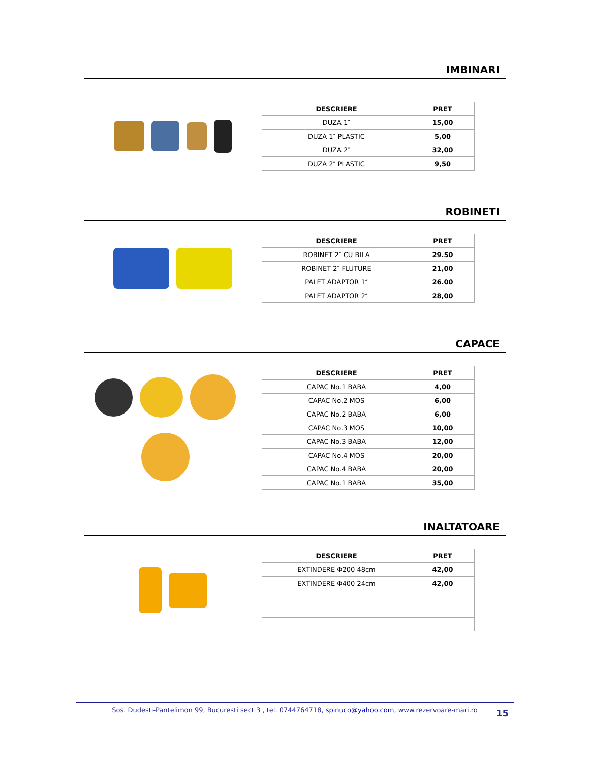IMBINARI
| DESCRIERE | PRET |
| --- | --- |
| DUZA 1″ | 15,00 |
| DUZA 1″ PLASTIC | 5,00 |
| DUZA 2″ | 32,00 |
| DUZA 2″ PLASTIC | 9,50 |
ROBINETI
| DESCRIERE | PRET |
| --- | --- |
| ROBINET 2″ CU BILA | 29.50 |
| ROBINET 2″ FLUTURE | 21,00 |
| PALET ADAPTOR 1″ | 26.00 |
| PALET ADAPTOR 2″ | 28,00 |
CAPACE
| DESCRIERE | PRET |
| --- | --- |
| CAPAC No.1 BABA | 4,00 |
| CAPAC No.2 MOS | 6,00 |
| CAPAC No.2 BABA | 6,00 |
| CAPAC No.3 MOS | 10,00 |
| CAPAC No.3 BABA | 12,00 |
| CAPAC No.4 MOS | 20,00 |
| CAPAC No.4 BABA | 20,00 |
| CAPAC No.1 BABA | 35,00 |
INALTATOARE
| DESCRIERE | PRET |
| --- | --- |
| EXTINDERE Φ200 48cm | 42,00 |
| EXTINDERE Φ400 24cm | 42,00 |
Sos. Dudesti-Pantelimon 99, Bucuresti sect 3 , tel. 0744764718, spinuco@yahoo.com, www.rezervoare-mari.ro
15